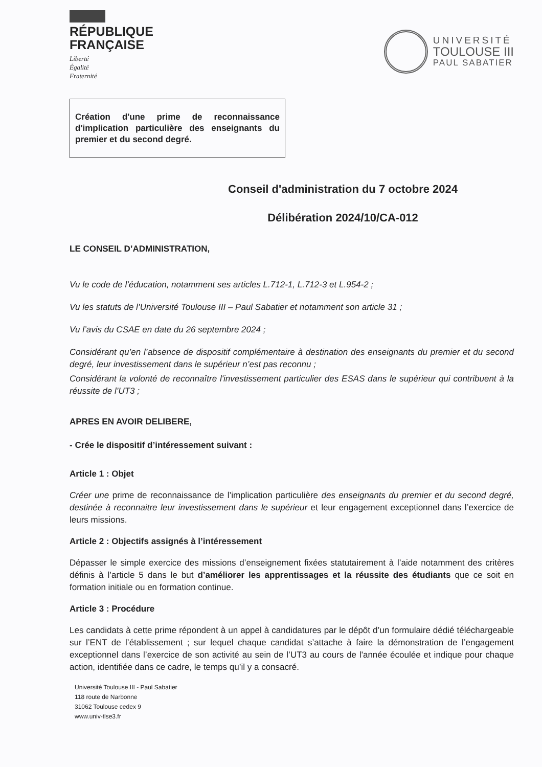RÉPUBLIQUE
FRANÇAISE
Liberté
Égalité
Fraternité
UNIVERSITÉ
TOULOUSE III
PAUL SABATIER
Création d'une prime de reconnaissance d'implication particulière des enseignants du premier et du second degré.
Conseil d'administration du 7 octobre 2024
Délibération 2024/10/CA-012
LE CONSEIL D’ADMINISTRATION,
Vu le code de l’éducation, notamment ses articles L.712-1, L.712-3 et L.954-2 ;
Vu les statuts de l’Université Toulouse III – Paul Sabatier et notamment son article 31 ;
Vu l’avis du CSAE en date du 26 septembre 2024 ;
Considérant qu’en l’absence de dispositif complémentaire à destination des enseignants du premier et du second degré, leur investissement dans le supérieur n’est pas reconnu ;
Considérant la volonté de reconnaître l'investissement particulier des ESAS dans le supérieur qui contribuent à la réussite de l’UT3 ;
APRES EN AVOIR DELIBERE,
- Crée le dispositif d’intéressement suivant :
Article 1 : Objet
Créer une prime de reconnaissance de l’implication particulière des enseignants du premier et du second degré, destinée à reconnaitre leur investissement dans le supérieur et leur engagement exceptionnel dans l’exercice de leurs missions.
Article 2 : Objectifs assignés à l’intéressement
Dépasser le simple exercice des missions d’enseignement fixées statutairement à l’aide notamment des critères définis à l’article 5 dans le but d’améliorer les apprentissages et la réussite des étudiants que ce soit en formation initiale ou en formation continue.
Article 3 : Procédure
Les candidats à cette prime répondent à un appel à candidatures par le dépôt d’un formulaire dédié téléchargeable sur l’ENT de l’établissement ; sur lequel chaque candidat s’attache à faire la démonstration de l’engagement exceptionnel dans l’exercice de son activité au sein de l’UT3 au cours de l'année écoulée et indique pour chaque action, identifiée dans ce cadre, le temps qu’il y a consacré.
Université Toulouse III - Paul Sabatier
118 route de Narbonne
31062 Toulouse cedex 9
www.univ-tlse3.fr